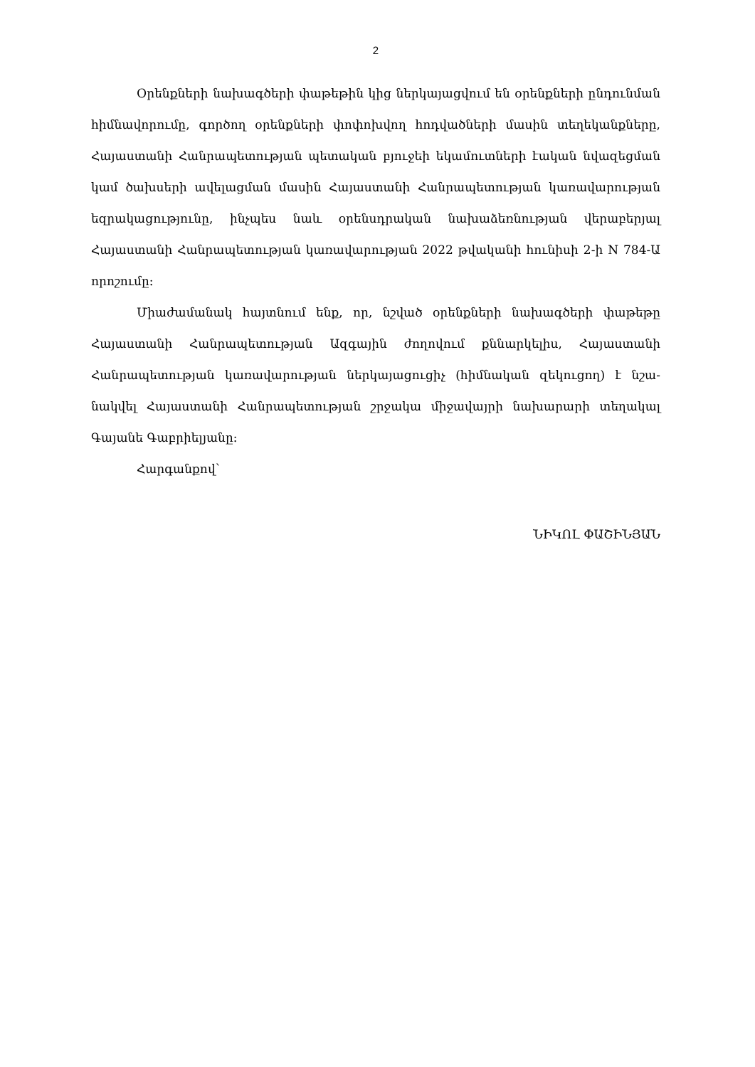2
Օրենքների նախագծերի փաթեթին կից ներկայացվում են օրենքների ընդունման հիմնավորումը, գործող օրենքների փոփոխվող հոդվածների մասին տեղեկանքները, Հայաստանի Հանրապետության պետական բյուջեի եկամուտների էական նվազեցման կամ ծախսերի ավելացման մասին Հայաստանի Հանրապե­տության կառավարության եզրակացությունը, ինչպես նաև օրենսդրական նախաձեռ­նության վերաբերյալ Հայաստանի Հանրապետության կառավարության 2022 թվա­կանի հունիսի 2-ի N 784-Ա որոշումը:
Միաժամանակ հայտնում ենք, որ, նշված օրենքների նախագծերի փաթեթը Հայաստանի Հանրապետության Ազգային ժողովում քննարկելիս, Հայաստանի Հանրապետության կառավարության ներկայացուցիչ (հիմնական զեկուցող) է նշա­նակվել Հայաստանի Հանրապետության շրջակա միջավայրի նախարարի տեղակալ Գայանե Գաբրիելյանը:
Հարգանքով՝
ՆԻԿՈԼ ՓԱՇԻՆՅԱՆ